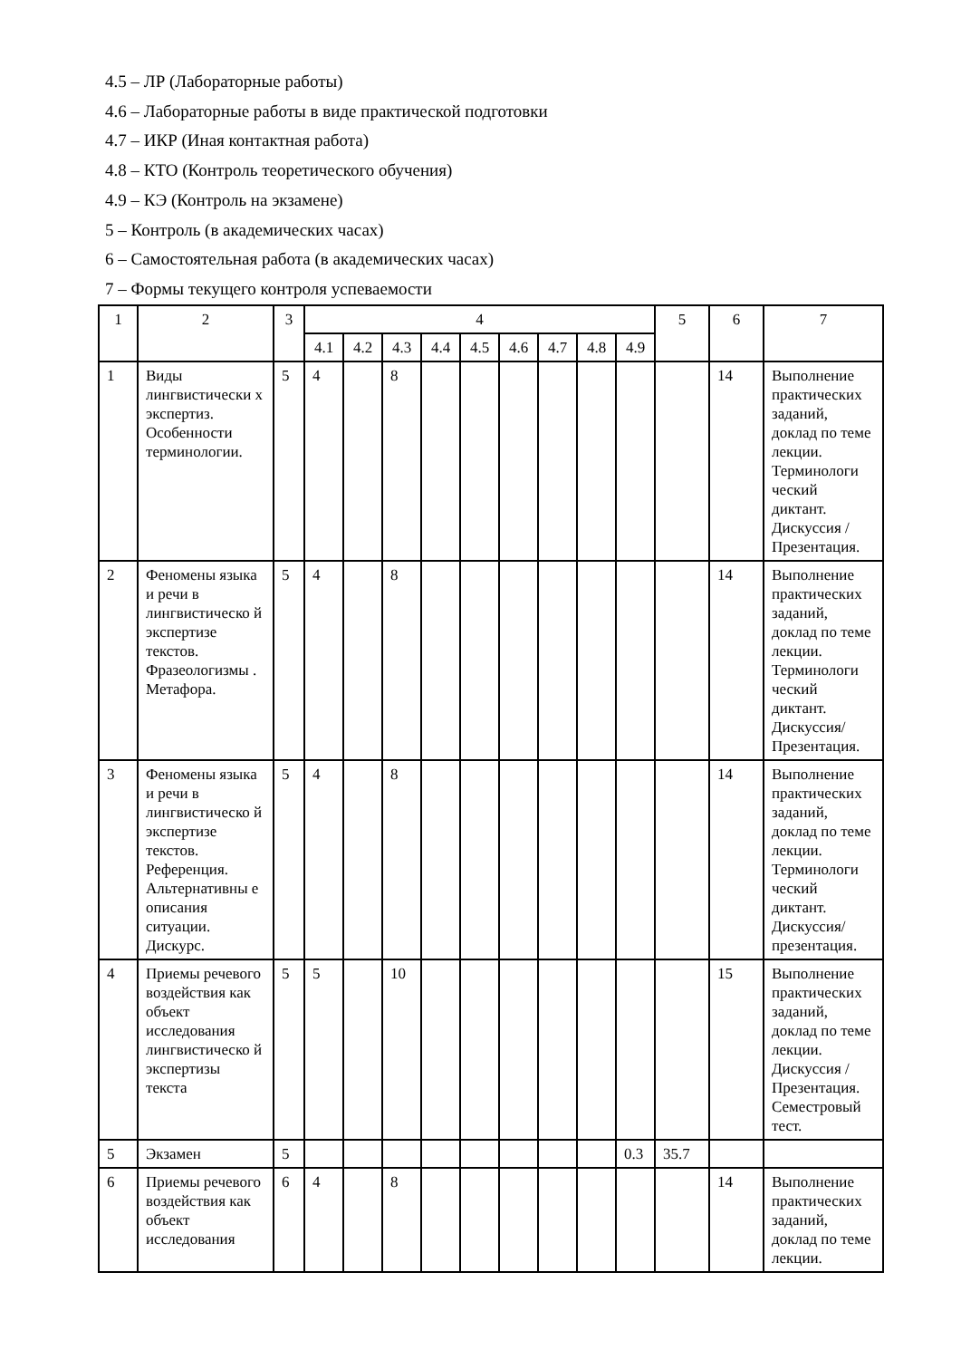4.5 – ЛР (Лабораторные работы)
4.6 – Лабораторные работы в виде практической подготовки
4.7 – ИКР (Иная контактная работа)
4.8 – КТО (Контроль теоретического обучения)
4.9 – КЭ (Контроль на экзамене)
5 – Контроль (в академических часах)
6 – Самостоятельная работа (в академических часах)
7 – Формы текущего контроля успеваемости
| 1 | 2 | 3 | 4 | | | | | | | | | 5 | 6 | 7 |
| --- | --- | --- | --- | --- | --- | --- | --- | --- | --- | --- | --- | --- | --- | --- |
| | | | 4.1 | 4.2 | 4.3 | 4.4 | 4.5 | 4.6 | 4.7 | 4.8 | 4.9 | | | |
| 1 | Виды лингвистически х экспертиз. Особенности терминологии. | 5 | 4 | | 8 | | | | | | | | 14 | Выполнение практических заданий, доклад по теме лекции. Терминологи ческий диктант. Дискуссия / Презентация. |
| 2 | Феномены языка и речи в лингвистическо й экспертизе текстов. Фразеологизмы . Метафора. | 5 | 4 | | 8 | | | | | | | | 14 | Выполнение практических заданий, доклад по теме лекции. Терминологи ческий диктант. Дискуссия/ Презентация. |
| 3 | Феномены языка и речи в лингвистическо й экспертизе текстов. Референция. Альтернативны е описания ситуации. Дискурс. | 5 | 4 | | 8 | | | | | | | | 14 | Выполнение практических заданий, доклад по теме лекции. Терминологи ческий диктант. Дискуссия/ презентация. |
| 4 | Приемы речевого воздействия как объект исследования лингвистическо й экспертизы текста | 5 | 5 | | 10 | | | | | | | | 15 | Выполнение практических заданий, доклад по теме лекции. Дискуссия / Презентация. Семестровый тест. |
| 5 | Экзамен | 5 | | | | | | | | | 0.3 | 35.7 | | |
| 6 | Приемы речевого воздействия как объект исследования | 6 | 4 | | 8 | | | | | | | | 14 | Выполнение практических заданий, доклад по теме лекции. |